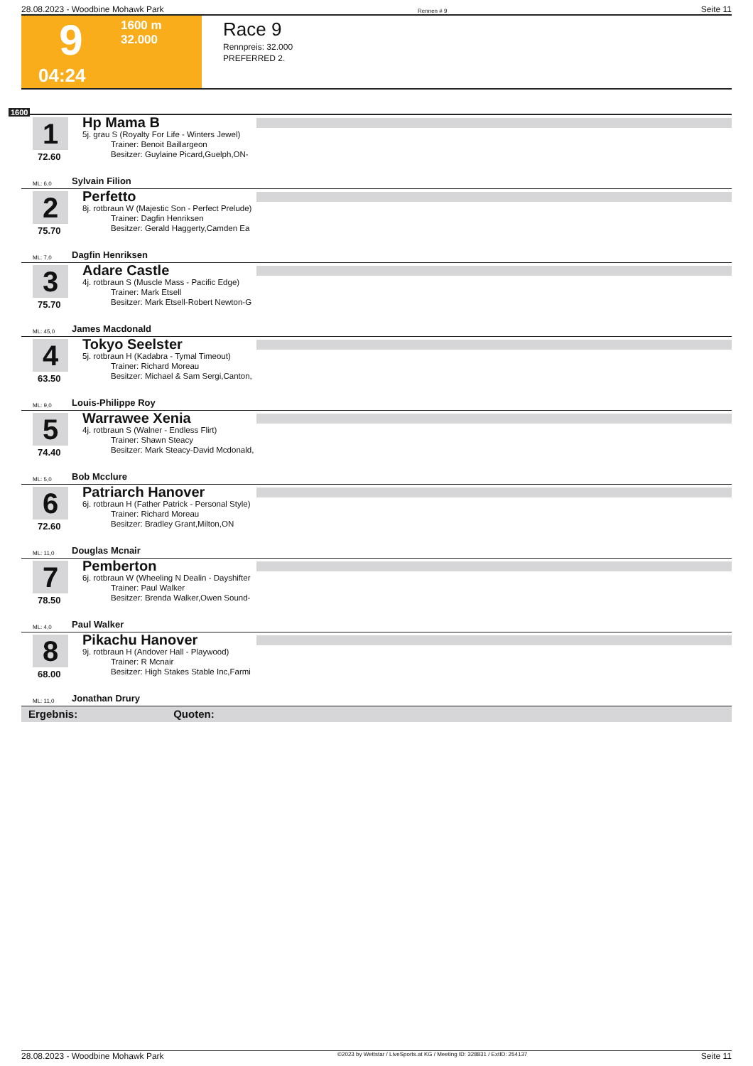28.08.2023 - Woodbine Mohawk Park Rennen # 9 Seite 11
9
1600 m
32.000
04:24
Race 9
Rennpreis: 32.000
PREFERRED 2.
1600
1
72.60
Hp Mama B
5j. grau S (Royalty For Life - Winters Jewel)
Trainer: Benoit Baillargeon
Besitzer: Guylaine Picard,Guelph,ON-
ML: 6,0 Sylvain Filion
2
75.70
Perfetto
8j. rotbraun W (Majestic Son - Perfect Prelude)
Trainer: Dagfin Henriksen
Besitzer: Gerald Haggerty,Camden Ea
ML: 7,0 Dagfin Henriksen
3
75.70
Adare Castle
4j. rotbraun S (Muscle Mass - Pacific Edge)
Trainer: Mark Etsell
Besitzer: Mark Etsell-Robert Newton-G
ML: 45,0 James Macdonald
4
63.50
Tokyo Seelster
5j. rotbraun H (Kadabra - Tymal Timeout)
Trainer: Richard Moreau
Besitzer: Michael & Sam Sergi,Canton,
ML: 9,0 Louis-Philippe Roy
5
74.40
Warrawee Xenia
4j. rotbraun S (Walner - Endless Flirt)
Trainer: Shawn Steacy
Besitzer: Mark Steacy-David Mcdonald,
ML: 5,0 Bob Mcclure
6
72.60
Patriarch Hanover
6j. rotbraun H (Father Patrick - Personal Style)
Trainer: Richard Moreau
Besitzer: Bradley Grant,Milton,ON
ML: 11,0 Douglas Mcnair
7
78.50
Pemberton
6j. rotbraun W (Wheeling N Dealin - Dayshifter
Trainer: Paul Walker
Besitzer: Brenda Walker,Owen Sound-
ML: 4,0 Paul Walker
8
68.00
Pikachu Hanover
9j. rotbraun H (Andover Hall - Playwood)
Trainer: R Mcnair
Besitzer: High Stakes Stable Inc,Farmi
ML: 11,0 Jonathan Drury
Ergebnis: Quoten:
28.08.2023 - Woodbine Mohawk Park ©2023 by Wettstar / LiveSports.at KG / Meeting ID: 328831 / ExtID: 254137 Seite 11